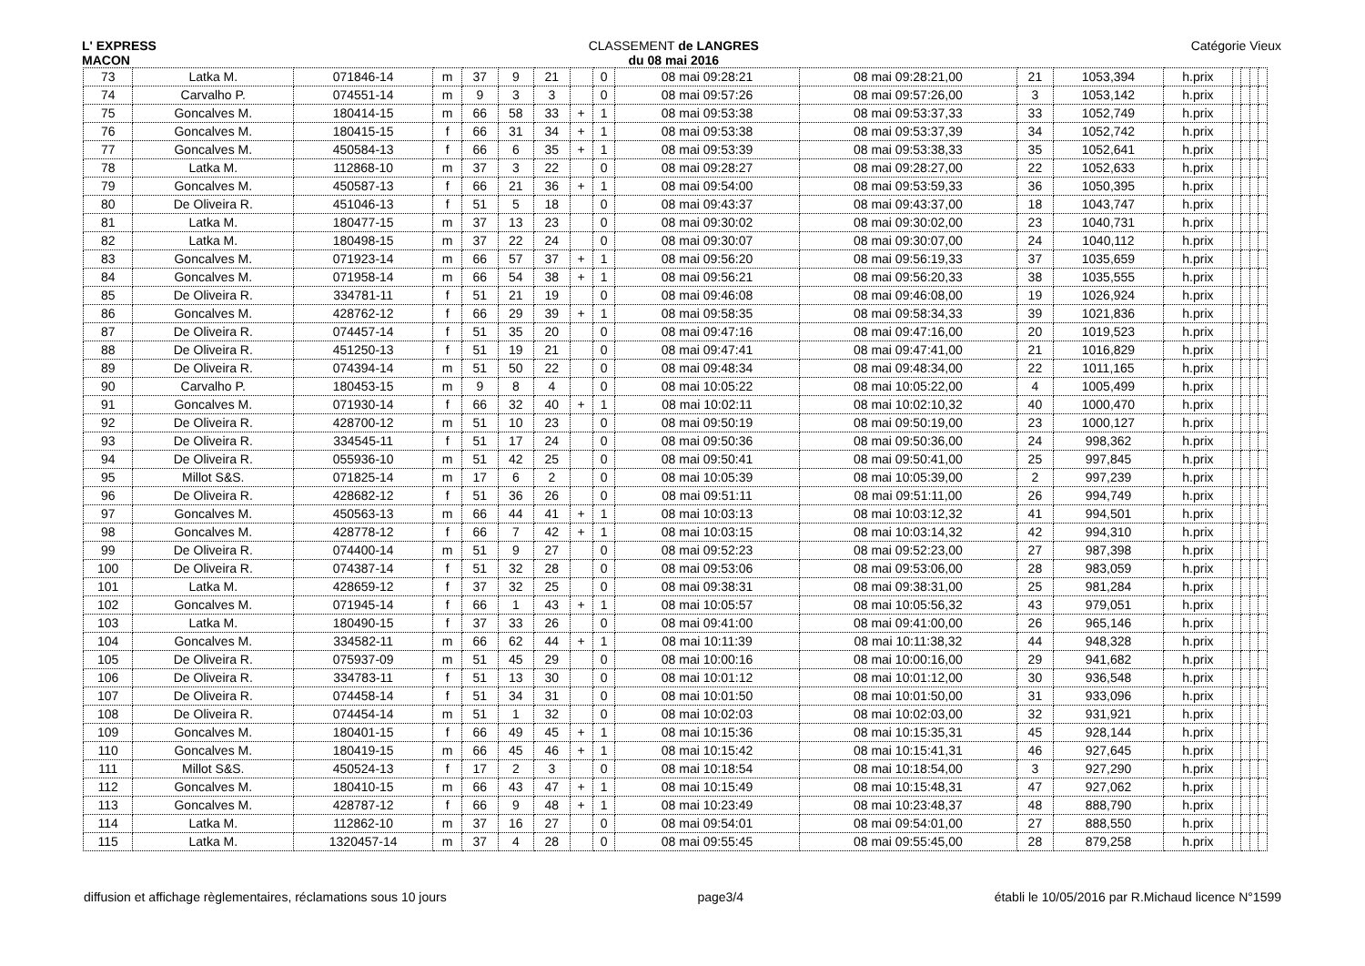L' EXPRESS
MACON
CLASSEMENT de LANGRES
du 08 mai 2016
Catégorie Vieux
| 73 | Latka M. | 071846-14 | m | 37 | 9 | 21 | | 0 | 08 mai 09:28:21 | 08 mai 09:28:21,00 | 21 | 1053,394 | h.prix | | | | |
| 74 | Carvalho P. | 074551-14 | m | 9 | 3 | 3 | | 0 | 08 mai 09:57:26 | 08 mai 09:57:26,00 | 3 | 1053,142 | h.prix | | | | |
| 75 | Goncalves M. | 180414-15 | m | 66 | 58 | 33 | + | 1 | 08 mai 09:53:38 | 08 mai 09:53:37,33 | 33 | 1052,749 | h.prix | | | | |
| 76 | Goncalves M. | 180415-15 | f | 66 | 31 | 34 | + | 1 | 08 mai 09:53:38 | 08 mai 09:53:37,39 | 34 | 1052,742 | h.prix | | | | |
| 77 | Goncalves M. | 450584-13 | f | 66 | 6 | 35 | + | 1 | 08 mai 09:53:39 | 08 mai 09:53:38,33 | 35 | 1052,641 | h.prix | | | | |
| 78 | Latka M. | 112868-10 | m | 37 | 3 | 22 | | 0 | 08 mai 09:28:27 | 08 mai 09:28:27,00 | 22 | 1052,633 | h.prix | | | | |
| 79 | Goncalves M. | 450587-13 | f | 66 | 21 | 36 | + | 1 | 08 mai 09:54:00 | 08 mai 09:53:59,33 | 36 | 1050,395 | h.prix | | | | |
| 80 | De Oliveira R. | 451046-13 | f | 51 | 5 | 18 | | 0 | 08 mai 09:43:37 | 08 mai 09:43:37,00 | 18 | 1043,747 | h.prix | | | | |
| 81 | Latka M. | 180477-15 | m | 37 | 13 | 23 | | 0 | 08 mai 09:30:02 | 08 mai 09:30:02,00 | 23 | 1040,731 | h.prix | | | | |
| 82 | Latka M. | 180498-15 | m | 37 | 22 | 24 | | 0 | 08 mai 09:30:07 | 08 mai 09:30:07,00 | 24 | 1040,112 | h.prix | | | | |
| 83 | Goncalves M. | 071923-14 | m | 66 | 57 | 37 | + | 1 | 08 mai 09:56:20 | 08 mai 09:56:19,33 | 37 | 1035,659 | h.prix | | | | |
| 84 | Goncalves M. | 071958-14 | m | 66 | 54 | 38 | + | 1 | 08 mai 09:56:21 | 08 mai 09:56:20,33 | 38 | 1035,555 | h.prix | | | | |
| 85 | De Oliveira R. | 334781-11 | f | 51 | 21 | 19 | | 0 | 08 mai 09:46:08 | 08 mai 09:46:08,00 | 19 | 1026,924 | h.prix | | | | |
| 86 | Goncalves M. | 428762-12 | f | 66 | 29 | 39 | + | 1 | 08 mai 09:58:35 | 08 mai 09:58:34,33 | 39 | 1021,836 | h.prix | | | | |
| 87 | De Oliveira R. | 074457-14 | f | 51 | 35 | 20 | | 0 | 08 mai 09:47:16 | 08 mai 09:47:16,00 | 20 | 1019,523 | h.prix | | | | |
| 88 | De Oliveira R. | 451250-13 | f | 51 | 19 | 21 | | 0 | 08 mai 09:47:41 | 08 mai 09:47:41,00 | 21 | 1016,829 | h.prix | | | | |
| 89 | De Oliveira R. | 074394-14 | m | 51 | 50 | 22 | | 0 | 08 mai 09:48:34 | 08 mai 09:48:34,00 | 22 | 1011,165 | h.prix | | | | |
| 90 | Carvalho P. | 180453-15 | m | 9 | 8 | 4 | | 0 | 08 mai 10:05:22 | 08 mai 10:05:22,00 | 4 | 1005,499 | h.prix | | | | |
| 91 | Goncalves M. | 071930-14 | f | 66 | 32 | 40 | + | 1 | 08 mai 10:02:11 | 08 mai 10:02:10,32 | 40 | 1000,470 | h.prix | | | | |
| 92 | De Oliveira R. | 428700-12 | m | 51 | 10 | 23 | | 0 | 08 mai 09:50:19 | 08 mai 09:50:19,00 | 23 | 1000,127 | h.prix | | | | |
| 93 | De Oliveira R. | 334545-11 | f | 51 | 17 | 24 | | 0 | 08 mai 09:50:36 | 08 mai 09:50:36,00 | 24 | 998,362 | h.prix | | | | |
| 94 | De Oliveira R. | 055936-10 | m | 51 | 42 | 25 | | 0 | 08 mai 09:50:41 | 08 mai 09:50:41,00 | 25 | 997,845 | h.prix | | | | |
| 95 | Millot S&S. | 071825-14 | m | 17 | 6 | 2 | | 0 | 08 mai 10:05:39 | 08 mai 10:05:39,00 | 2 | 997,239 | h.prix | | | | |
| 96 | De Oliveira R. | 428682-12 | f | 51 | 36 | 26 | | 0 | 08 mai 09:51:11 | 08 mai 09:51:11,00 | 26 | 994,749 | h.prix | | | | |
| 97 | Goncalves M. | 450563-13 | m | 66 | 44 | 41 | + | 1 | 08 mai 10:03:13 | 08 mai 10:03:12,32 | 41 | 994,501 | h.prix | | | | |
| 98 | Goncalves M. | 428778-12 | f | 66 | 7 | 42 | + | 1 | 08 mai 10:03:15 | 08 mai 10:03:14,32 | 42 | 994,310 | h.prix | | | | |
| 99 | De Oliveira R. | 074400-14 | m | 51 | 9 | 27 | | 0 | 08 mai 09:52:23 | 08 mai 09:52:23,00 | 27 | 987,398 | h.prix | | | | |
| 100 | De Oliveira R. | 074387-14 | f | 51 | 32 | 28 | | 0 | 08 mai 09:53:06 | 08 mai 09:53:06,00 | 28 | 983,059 | h.prix | | | | |
| 101 | Latka M. | 428659-12 | f | 37 | 32 | 25 | | 0 | 08 mai 09:38:31 | 08 mai 09:38:31,00 | 25 | 981,284 | h.prix | | | | |
| 102 | Goncalves M. | 071945-14 | f | 66 | 1 | 43 | + | 1 | 08 mai 10:05:57 | 08 mai 10:05:56,32 | 43 | 979,051 | h.prix | | | | |
| 103 | Latka M. | 180490-15 | f | 37 | 33 | 26 | | 0 | 08 mai 09:41:00 | 08 mai 09:41:00,00 | 26 | 965,146 | h.prix | | | | |
| 104 | Goncalves M. | 334582-11 | m | 66 | 62 | 44 | + | 1 | 08 mai 10:11:39 | 08 mai 10:11:38,32 | 44 | 948,328 | h.prix | | | | |
| 105 | De Oliveira R. | 075937-09 | m | 51 | 45 | 29 | | 0 | 08 mai 10:00:16 | 08 mai 10:00:16,00 | 29 | 941,682 | h.prix | | | | |
| 106 | De Oliveira R. | 334783-11 | f | 51 | 13 | 30 | | 0 | 08 mai 10:01:12 | 08 mai 10:01:12,00 | 30 | 936,548 | h.prix | | | | |
| 107 | De Oliveira R. | 074458-14 | f | 51 | 34 | 31 | | 0 | 08 mai 10:01:50 | 08 mai 10:01:50,00 | 31 | 933,096 | h.prix | | | | |
| 108 | De Oliveira R. | 074454-14 | m | 51 | 1 | 32 | | 0 | 08 mai 10:02:03 | 08 mai 10:02:03,00 | 32 | 931,921 | h.prix | | | | |
| 109 | Goncalves M. | 180401-15 | f | 66 | 49 | 45 | + | 1 | 08 mai 10:15:36 | 08 mai 10:15:35,31 | 45 | 928,144 | h.prix | | | | |
| 110 | Goncalves M. | 180419-15 | m | 66 | 45 | 46 | + | 1 | 08 mai 10:15:42 | 08 mai 10:15:41,31 | 46 | 927,645 | h.prix | | | | |
| 111 | Millot S&S. | 450524-13 | f | 17 | 2 | 3 | | 0 | 08 mai 10:18:54 | 08 mai 10:18:54,00 | 3 | 927,290 | h.prix | | | | |
| 112 | Goncalves M. | 180410-15 | m | 66 | 43 | 47 | + | 1 | 08 mai 10:15:49 | 08 mai 10:15:48,31 | 47 | 927,062 | h.prix | | | | |
| 113 | Goncalves M. | 428787-12 | f | 66 | 9 | 48 | + | 1 | 08 mai 10:23:49 | 08 mai 10:23:48,37 | 48 | 888,790 | h.prix | | | | |
| 114 | Latka M. | 112862-10 | m | 37 | 16 | 27 | | 0 | 08 mai 09:54:01 | 08 mai 09:54:01,00 | 27 | 888,550 | h.prix | | | | |
| 115 | Latka M. | 1320457-14 | m | 37 | 4 | 28 | | 0 | 08 mai 09:55:45 | 08 mai 09:55:45,00 | 28 | 879,258 | h.prix | | | | |
diffusion et affichage règlementaires, réclamations sous 10 jours
page3/4 établi le 10/05/2016 par R.Michaud licence N°1599